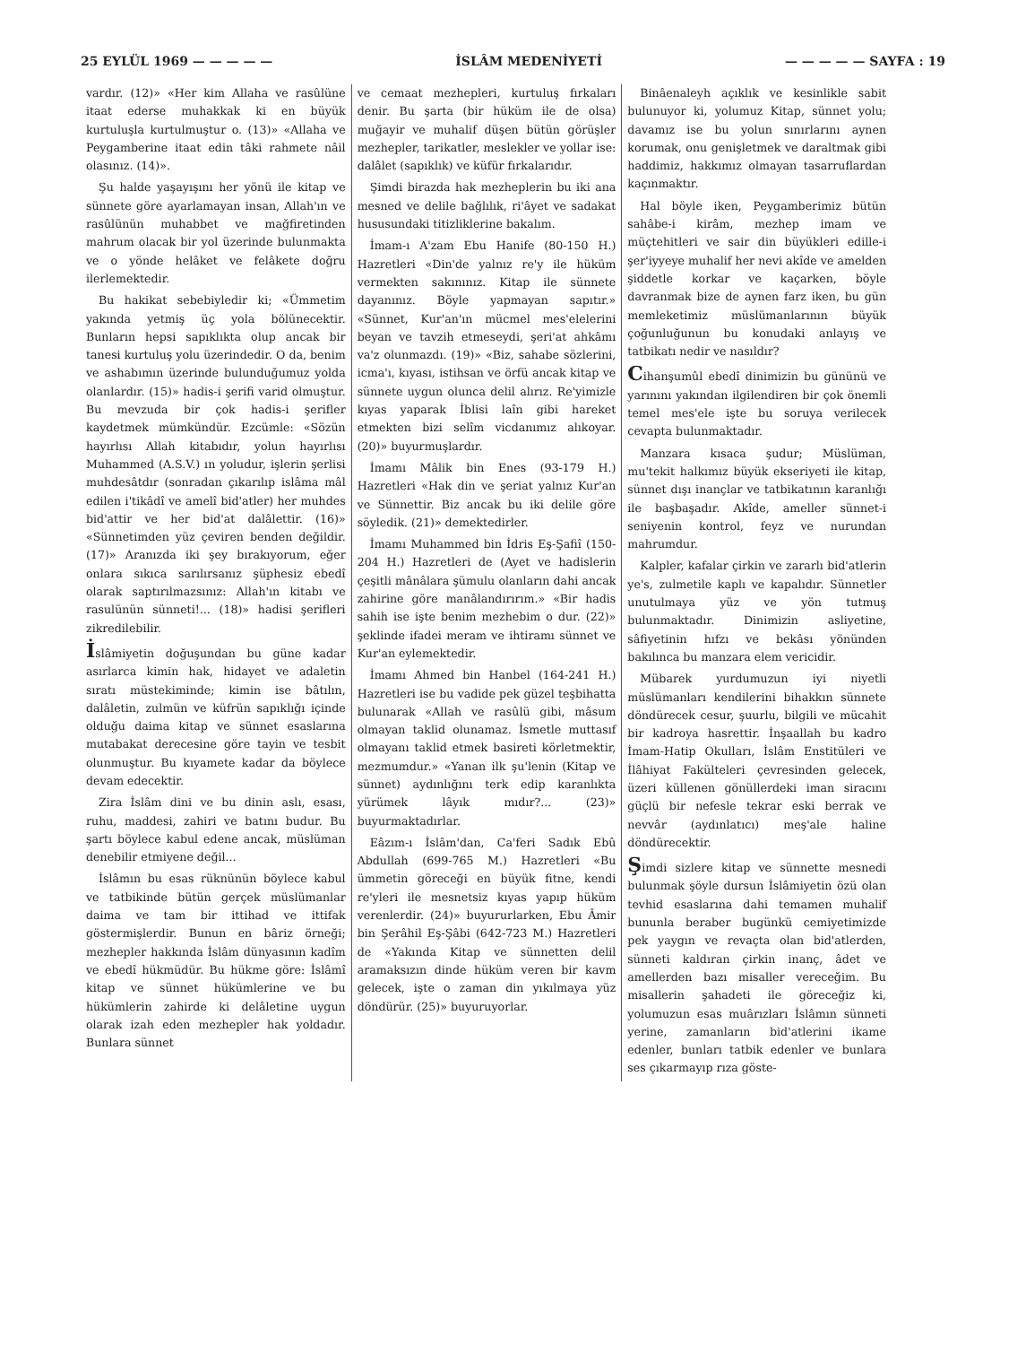25 EYLÜL 1969 — — — — — İSLÂM MEDENİYETİ — — — — — SAYFA : 19
vardır. (12)» «Her kim Allaha ve rasûlüne itaat ederse muhakkak ki en büyük kurtuluşla kurtulmuştur o. (13)» «Allaha ve Peygamberine itaat edin tâki rahmete nâil olasınız. (14)».
Şu halde yaşayışını her yönü ile kitap ve sünnete göre ayarlamayan insan, Allah'ın ve rasûlünün muhabbet ve mağfiretinden mahrum olacak bir yol üzerinde bulunmakta ve o yönde helâket ve felâkete doğru ilerlemektedir.
Bu hakikat sebebiyledir ki; «Ümmetim yakında yetmiş üç yola bölünecektir. Bunların hepsi sapıklıkta olup ancak bir tanesi kurtuluş yolu üzerindedir. O da, benim ve ashabımın üzerinde bulunduğumuz yolda olanlardır. (15)» hadis-i şerifi varid olmuştur. Bu mevzuda bir çok hadis-i şerifler kaydetmek mümkündür. Ezcümle: «Sözün hayırlısı Allah kitabıdır, yolun hayırlısı Muhammed (A.S.V.) ın yoludur, işlerin şerlisi muhdesâtdır (sonradan çıkarılıp islâma mâl edilen i'tikâdî ve amelî bid'atler) her muhdes bid'attir ve her bid'at dalâlettir. (16)» «Sünnetimden yüz çeviren benden değildir. (17)» Aranızda iki şey bırakıyorum, eğer onlara sıkıca sarılırsanız şüphesiz ebedî olarak saptırılmazsınız: Allah'ın kitabı ve rasulünün sünneti!... (18)» hadisi şerifleri zikredilebilir.
İslâmiyetin doğuşundan bu güne kadar asırlarca kimin hak, hidayet ve adaletin sıratı müstekiminde; kimin ise bâtılın, dalâletin, zulmün ve küfrün sapıklığı içinde olduğu daima kitap ve sünnet esaslarına mutabakat derecesine göre tayin ve tesbit olunmuştur. Bu kıyamete kadar da böylece devam edecektir.
Zira İslâm dini ve bu dinin aslı, esası, ruhu, maddesi, zahiri ve batını budur. Bu şartı böylece kabul edene ancak, müslüman denebilir etmiyene değil...
İslâmın bu esas rüknünün böylece kabul ve tatbikinde bütün gerçek müslümanlar daima ve tam bir ittihad ve ittifak göstermişlerdir. Bunun en bâriz örneği; mezhepler hakkında İslâm dünyasının kadîm ve ebedî hükmüdür. Bu hükme göre: İslâmî kitap ve sünnet hükümlerine ve bu hükümlerin zahirde ki delâletine uygun olarak izah eden mezhepler hak yoldadır. Bunlara sünnet
ve cemaat mezhepleri, kurtuluş fırkaları denir. Bu şarta (bir hüküm ile de olsa) muğayir ve muhalif düşen bütün görüşler mezhepler, tarikatler, meslekler ve yollar ise: dalâlet (sapıklık) ve küfür fırkalarıdır.
Şimdi birazda hak mezheplerin bu iki ana mesned ve delile bağlılık, ri'âyet ve sadakat hususundaki titizliklerine bakalım.
İmam-ı A'zam Ebu Hanife (80-150 H.) Hazretleri «Din'de yalnız re'y ile hüküm vermekten sakınınız. Kitap ile sünnete dayanınız. Böyle yapmayan sapıtır.» «Sünnet, Kur'an'ın mücmel mes'elelerini beyan ve tavzih etmeseydi, şeri'at ahkâmı va'z olunmazdı. (19)» «Biz, sahabe sözlerini, icma'ı, kıyası, istihsan ve örfü ancak kitap ve sünnete uygun olunca delil alırız. Re'yimizle kıyas yaparak İblisi laîn gibi hareket etmekten bizi selîm vicdanımız alıkoyar. (20)» buyurmuşlardır.
İmamı Mâlik bin Enes (93-179 H.) Hazretleri «Hak din ve şeriat yalnız Kur'an ve Sünnettir. Biz ancak bu iki delile göre söyledik. (21)» demektedirler.
İmamı Muhammed bin İdris Eş-Şafiî (150-204 H.) Hazretleri de (Ayet ve hadislerin çeşitli mânâlara şümulu olanların dahi ancak zahirine göre manâlandırırım.» «Bir hadis sahih ise işte benim mezhebim o dur. (22)» şeklinde ifadei meram ve ihtiramı sünnet ve Kur'an eylemektedir.
İmamı Ahmed bin Hanbel (164-241 H.) Hazretleri ise bu vadide pek güzel teşbihatta bulunarak «Allah ve rasûlü gibi, mâsum olmayan taklid olunamaz. İsmetle muttasıf olmayanı taklid etmek basireti körletmektir, mezmumdur.» «Yanan ilk şu'lenin (Kitap ve sünnet) aydınlığını terk edip karanlıkta yürümek lâyık mıdır?... (23)» buyurmaktadırlar.
Eâzım-ı İslâm'dan, Ca'feri Sadık Ebû Abdullah (699-765 M.) Hazretleri «Bu ümmetin göreceği en büyük fitne, kendi re'yleri ile mesnetsiz kıyas yapıp hüküm verenlerdir. (24)» buyururlarken, Ebu Âmir bin Şerâhil Eş-Şâbi (642-723 M.) Hazretleri de «Yakında Kitap ve sünnetten delil aramaksızın dinde hüküm veren bir kavm gelecek, işte o zaman din yıkılmaya yüz döndürür. (25)» buyuruyorlar.
Binâenaleyh açıklık ve kesinlikle sabit bulunuyor ki, yolumuz Kitap, sünnet yolu; davamız ise bu yolun sınırlarını aynen korumak, onu genişletmek ve daraltmak gibi haddimiz, hakkımız olmayan tasarruflardan kaçınmaktır.
Hal böyle iken, Peygamberimiz bütün sahâbe-i kirâm, mezhep imam ve müçtehitleri ve sair din büyükleri edille-i şer'iyyeye muhalif her nevi akîde ve amelden şiddetle korkar ve kaçarken, böyle davranmak bize de aynen farz iken, bu gün memleketimiz müslümanlarının büyük çoğunluğunun bu konudaki anlayış ve tatbikatı nedir ve nasıldır?
Cihanşumûl ebedî dinimizin bu gününü ve yarınını yakından ilgilendiren bir çok önemli temel mes'ele işte bu soruya verilecek cevapta bulunmaktadır.
Manzara kısaca şudur; Müslüman, mu'tekit halkımız büyük ekseriyeti ile kitap, sünnet dışı inançlar ve tatbikatının karanlığı ile başbaşadır. Akîde, ameller sünnet-i seniyenin kontrol, feyz ve nurundan mahrumdur.
Kalpler, kafalar çirkin ve zararlı bid'atlerin ye's, zulmetile kaplı ve kapalıdır. Sünnetler unutulmaya yüz ve yön tutmuş bulunmaktadır. Dinimizin asliyetine, sâfiyetinin hıfzı ve bekâsı yönünden bakılınca bu manzara elem vericidir.
Mübarek yurdumuzun iyi niyetli müslümanları kendilerini bihakkın sünnete döndürecek cesur, şuurlu, bilgili ve mücahit bir kadroya hasrettir. İnşaallah bu kadro İmam-Hatip Okulları, İslâm Enstitüleri ve İlâhiyat Fakülteleri çevresinden gelecek, üzeri küllenen gönüllerdeki iman siracını güçlü bir nefesle tekrar eski berrak ve nevvâr (aydınlatıcı) meş'ale haline döndürecektir.
Şimdi sizlere kitap ve sünnette mesnedi bulunmak şöyle dursun İslâmiyetin özü olan tevhid esaslarına dahi temamen muhalif bununla beraber bugünkü cemiyetimizde pek yaygın ve revaçta olan bid'atlerden, sünneti kaldıran çirkin inanç, âdet ve amellerden bazı misaller vereceğim. Bu misallerin şahadeti ile göreceğiz ki, yolumuzun esas muârızları İslâmın sünneti yerine, zamanların bid'atlerini ikame edenler, bunları tatbik edenler ve bunlara ses çıkarmayıp rıza göste-